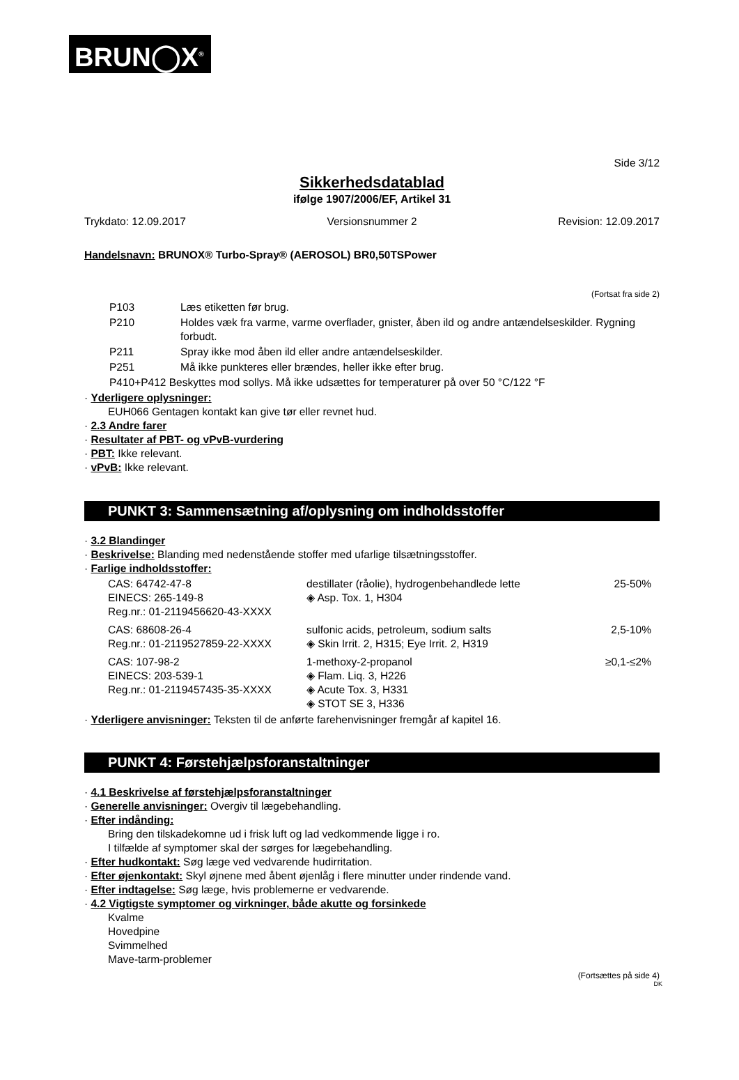BRUN◯X<sup>®</sup>
Side 3/12
Sikkerhedsdatablad
ifølge 1907/2006/EF, Artikel 31
Trykdato: 12.09.2017 Versionsnummer 2 Revision: 12.09.2017
Handelsnavn: BRUNOX® Turbo-Spray® (AEROSOL) BR0,50TSPower
(Fortsat fra side 2)
| P103 | Læs etiketten før brug. |
| P210 | Holdes væk fra varme, varme overflader, gnister, åben ild og andre antændelseskilder. Rygning forbudt. |
| P211 | Spray ikke mod åben ild eller andre antændelseskilder. |
| P251 | Må ikke punkteres eller brændes, heller ikke efter brug. |
| P410+P412 Beskyttes mod sollys. Må ikke udsættes for temperaturer på over 50 °C/122 °F | |
· Yderligere oplysninger:
EUH066 Gentagen kontakt kan give tør eller revnet hud.
· 2.3 Andre farer
· Resultater af PBT- og vPvB-vurdering
· PBT: Ikke relevant.
· vPvB: Ikke relevant.
PUNKT 3: Sammensætning af/oplysning om indholdsstoffer
· 3.2 Blandinger
· Beskrivelse: Blanding med nedenstående stoffer med ufarlige tilsætningsstoffer.
· Farlige indholdsstoffer:
| CAS: 64742-47-8 EINECS: 265-149-8 Reg.nr.: 01-2119456620-43-XXXX | destillater (råolie), hydrogenbehandlede lette ◈ Asp. Tox. 1, H304 | 25-50% |
| CAS: 68608-26-4 Reg.nr.: 01-2119527859-22-XXXX | sulfonic acids, petroleum, sodium salts ◈ Skin Irrit. 2, H315; Eye Irrit. 2, H319 | 2,5-10% |
| CAS: 107-98-2 EINECS: 203-539-1 Reg.nr.: 01-2119457435-35-XXXX | 1-methoxy-2-propanol ◈ Flam. Liq. 3, H226 ◈ Acute Tox. 3, H331 ◈ STOT SE 3, H336 | ≥0,1-≤2% |
· Yderligere anvisninger: Teksten til de anførte farehenvisninger fremgår af kapitel 16.
PUNKT 4: Førstehjælpsforanstaltninger
· 4.1 Beskrivelse af førstehjælpsforanstaltninger
· Generelle anvisninger: Overgiv til lægebehandling.
· Efter indånding:
Bring den tilskadekomne ud i frisk luft og lad vedkommende ligge i ro.
I tilfælde af symptomer skal der sørges for lægebehandling.
· Efter hudkontakt: Søg læge ved vedvarende hudirritation.
· Efter øjenkontakt: Skyl øjnene med åbent øjenlåg i flere minutter under rindende vand.
· Efter indtagelse: Søg læge, hvis problemerne er vedvarende.
· 4.2 Vigtigste symptomer og virkninger, både akutte og forsinkede
Kvalme
Hovedpine
Svimmelhed
Mave-tarm-problemer
(Fortsættes på side 4)
DK